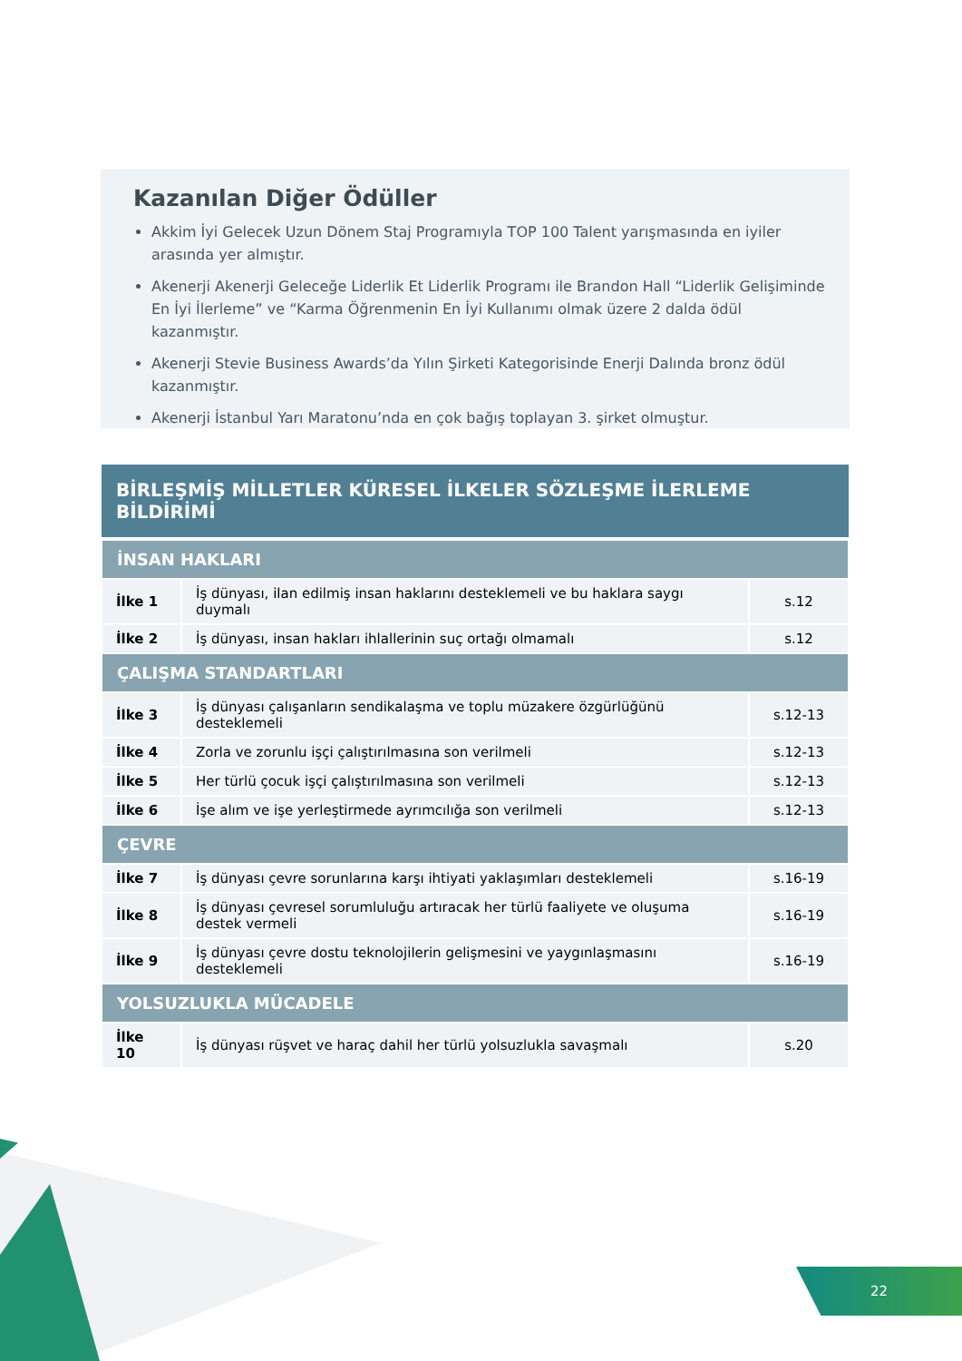Kazanılan Diğer Ödüller
Akkim İyi Gelecek Uzun Dönem Staj Programıyla TOP 100 Talent yarışmasında en iyiler arasında yer almıştır.
Akenerji Akenerji Geleceğe Liderlik Et Liderlik Programı ile Brandon Hall “Liderlik Gelişiminde En İyi İlerleme” ve “Karma Öğrenmenin En İyi Kullanımı olmak üzere 2 dalda ödül kazanmıştır.
Akenerji Stevie Business Awards’da Yılın Şirketi Kategorisinde Enerji Dalında bronz ödül kazanmıştır.
Akenerji İstanbul Yarı Maratonu’nda en çok bağış toplayan 3. şirket olmuştur.
| BİRLEŞMİŞ MİLLETLER KÜRESEL İLKELER SÖZLEŞME İLERLEME BİLDİRİMİ | | |
| --- | --- | --- |
| İNSAN HAKLARI | | |
| İlke 1 | İş dünyası, ilan edilmiş insan haklarını desteklemeli ve bu haklara saygı duymalı | s.12 |
| İlke 2 | İş dünyası, insan hakları ihlallerinin suç ortağı olmamalı | s.12 |
| ÇALIŞMA STANDARTLARI | | |
| İlke 3 | İş dünyası çalışanların sendikalaşma ve toplu müzakere özgürlüğünü desteklemeli | s.12-13 |
| İlke 4 | Zorla ve zorunlu işçi çalıştırılmasına son verilmeli | s.12-13 |
| İlke 5 | Her türlü çocuk işçi çalıştırılmasına son verilmeli | s.12-13 |
| İlke 6 | İşe alım ve işe yerleştirmede ayrımcılığa son verilmeli | s.12-13 |
| ÇEVRE | | |
| İlke 7 | İş dünyası çevre sorunlarına karşı ihtiyati yaklaşımları desteklemeli | s.16-19 |
| İlke 8 | İş dünyası çevresel sorumluluğu artıracak her türlü faaliyete ve oluşuma destek vermeli | s.16-19 |
| İlke 9 | İş dünyası çevre dostu teknolojilerin gelişmesini ve yaygınlaşmasını desteklemeli | s.16-19 |
| YOLSUZLUKLA MÜCADELE | | |
| İlke 10 | İş dünyası rüşvet ve haraç dahil her türlü yolsuzlukla savaşmalı | s.20 |
22